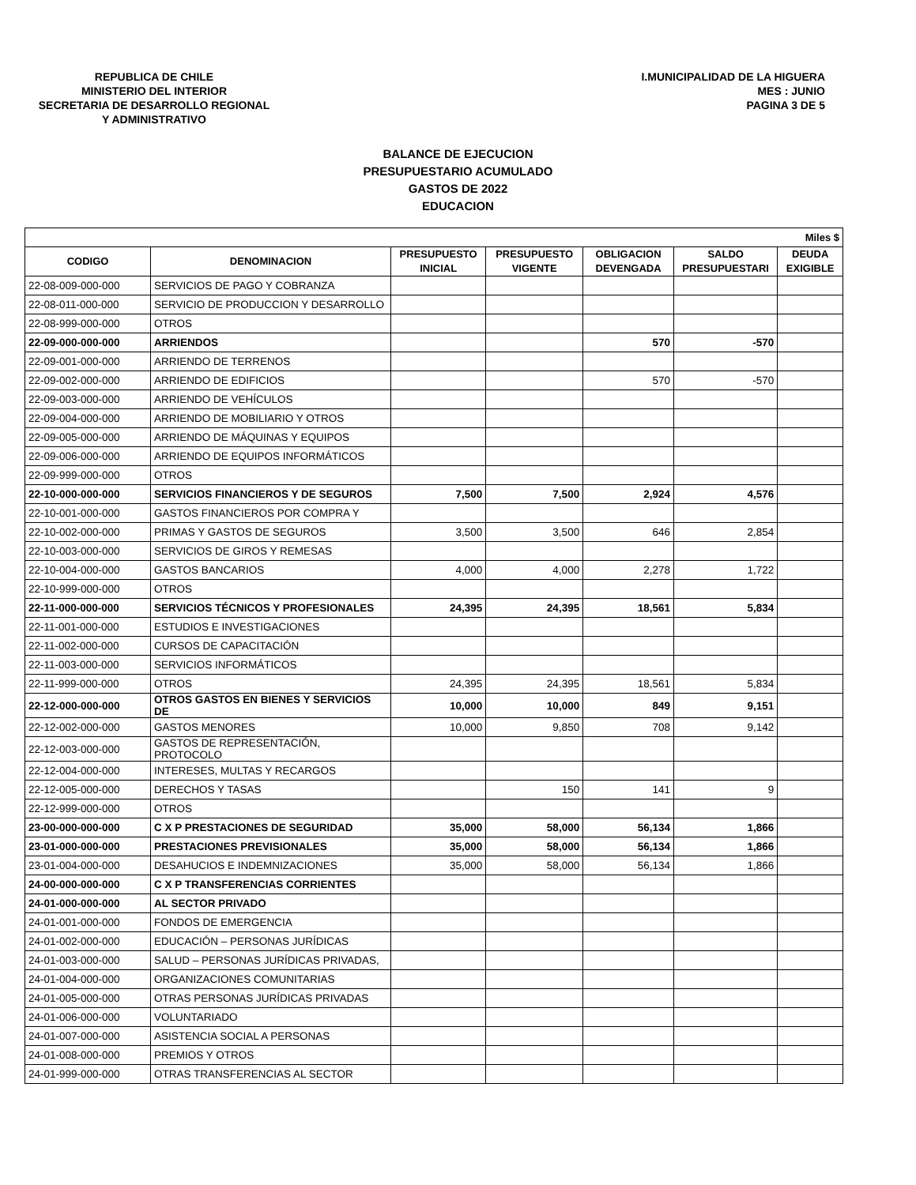REPUBLICA DE CHILE
MINISTERIO DEL INTERIOR
SECRETARIA DE DESARROLLO REGIONAL
Y ADMINISTRATIVO
I.MUNICIPALIDAD DE LA HIGUERA
MES : JUNIO
PAGINA 3 DE 5
BALANCE DE EJECUCION
PRESUPUESTARIO ACUMULADO
GASTOS DE 2022
EDUCACION
| Miles $ | | | | | | |
| --- | --- | --- | --- | --- | --- | --- |
| CODIGO | DENOMINACION | PRESUPUESTO INICIAL | PRESUPUESTO VIGENTE | OBLIGACION DEVENGADA | SALDO PRESUPUESTARI | DEUDA EXIGIBLE |
| 22-08-009-000-000 | SERVICIOS DE PAGO Y COBRANZA | | | | | |
| 22-08-011-000-000 | SERVICIO DE PRODUCCION Y DESARROLLO | | | | | |
| 22-08-999-000-000 | OTROS | | | | | |
| 22-09-000-000-000 | ARRIENDOS | | | 570 | -570 | |
| 22-09-001-000-000 | ARRIENDO DE TERRENOS | | | | | |
| 22-09-002-000-000 | ARRIENDO DE EDIFICIOS | | | 570 | -570 | |
| 22-09-003-000-000 | ARRIENDO DE VEHÍCULOS | | | | | |
| 22-09-004-000-000 | ARRIENDO DE MOBILIARIO Y OTROS | | | | | |
| 22-09-005-000-000 | ARRIENDO DE MÁQUINAS Y EQUIPOS | | | | | |
| 22-09-006-000-000 | ARRIENDO DE EQUIPOS INFORMÁTICOS | | | | | |
| 22-09-999-000-000 | OTROS | | | | | |
| 22-10-000-000-000 | SERVICIOS FINANCIEROS Y DE SEGUROS | 7,500 | 7,500 | 2,924 | 4,576 | |
| 22-10-001-000-000 | GASTOS FINANCIEROS POR COMPRA Y | | | | | |
| 22-10-002-000-000 | PRIMAS Y GASTOS DE SEGUROS | 3,500 | 3,500 | 646 | 2,854 | |
| 22-10-003-000-000 | SERVICIOS DE GIROS Y REMESAS | | | | | |
| 22-10-004-000-000 | GASTOS BANCARIOS | 4,000 | 4,000 | 2,278 | 1,722 | |
| 22-10-999-000-000 | OTROS | | | | | |
| 22-11-000-000-000 | SERVICIOS TÉCNICOS Y PROFESIONALES | 24,395 | 24,395 | 18,561 | 5,834 | |
| 22-11-001-000-000 | ESTUDIOS E INVESTIGACIONES | | | | | |
| 22-11-002-000-000 | CURSOS DE CAPACITACIÓN | | | | | |
| 22-11-003-000-000 | SERVICIOS INFORMÁTICOS | | | | | |
| 22-11-999-000-000 | OTROS | 24,395 | 24,395 | 18,561 | 5,834 | |
| 22-12-000-000-000 | OTROS GASTOS EN BIENES Y SERVICIOS DE | 10,000 | 10,000 | 849 | 9,151 | |
| 22-12-002-000-000 | GASTOS MENORES | 10,000 | 9,850 | 708 | 9,142 | |
| 22-12-003-000-000 | GASTOS DE REPRESENTACIÓN, PROTOCOLO | | | | | |
| 22-12-004-000-000 | INTERESES, MULTAS Y RECARGOS | | | | | |
| 22-12-005-000-000 | DERECHOS Y TASAS | | 150 | 141 | 9 | |
| 22-12-999-000-000 | OTROS | | | | | |
| 23-00-000-000-000 | C X P PRESTACIONES DE SEGURIDAD | 35,000 | 58,000 | 56,134 | 1,866 | |
| 23-01-000-000-000 | PRESTACIONES PREVISIONALES | 35,000 | 58,000 | 56,134 | 1,866 | |
| 23-01-004-000-000 | DESAHUCIOS E INDEMNIZACIONES | 35,000 | 58,000 | 56,134 | 1,866 | |
| 24-00-000-000-000 | C X P TRANSFERENCIAS CORRIENTES | | | | | |
| 24-01-000-000-000 | AL SECTOR PRIVADO | | | | | |
| 24-01-001-000-000 | FONDOS DE EMERGENCIA | | | | | |
| 24-01-002-000-000 | EDUCACIÓN – PERSONAS JURÍDICAS | | | | | |
| 24-01-003-000-000 | SALUD – PERSONAS JURÍDICAS PRIVADAS, | | | | | |
| 24-01-004-000-000 | ORGANIZACIONES COMUNITARIAS | | | | | |
| 24-01-005-000-000 | OTRAS PERSONAS JURÍDICAS PRIVADAS | | | | | |
| 24-01-006-000-000 | VOLUNTARIADO | | | | | |
| 24-01-007-000-000 | ASISTENCIA SOCIAL A PERSONAS | | | | | |
| 24-01-008-000-000 | PREMIOS Y OTROS | | | | | |
| 24-01-999-000-000 | OTRAS TRANSFERENCIAS AL SECTOR | | | | | |